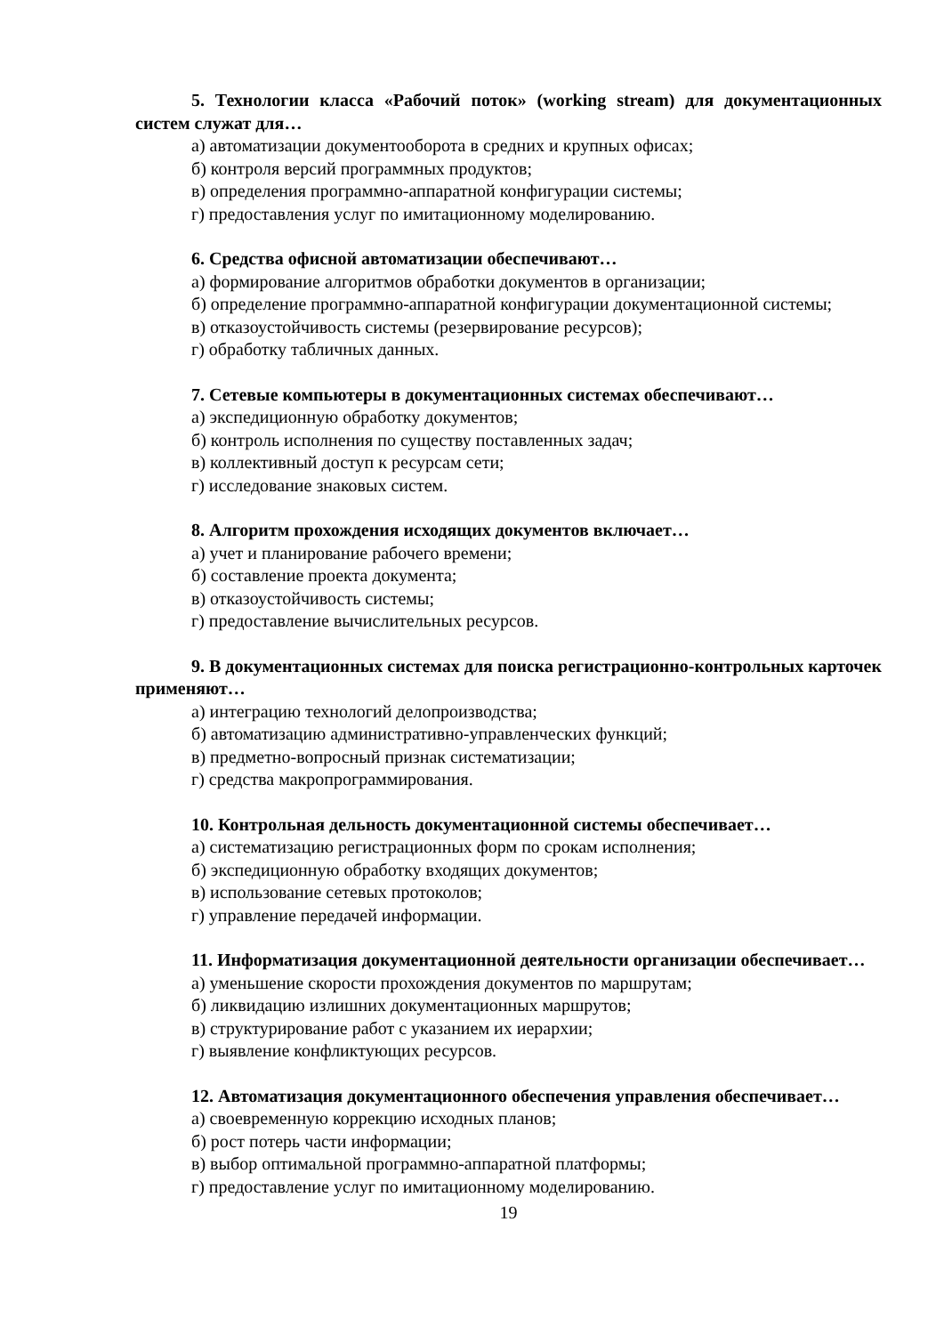5. Технологии класса «Рабочий поток» (working stream) для документационных систем служат для…
а) автоматизации документооборота в средних и крупных офисах;
б) контроля версий программных продуктов;
в) определения программно-аппаратной конфигурации системы;
г) предоставления услуг по имитационному моделированию.
6. Средства офисной автоматизации обеспечивают…
а) формирование алгоритмов обработки документов в организации;
б) определение программно-аппаратной конфигурации документационной системы;
в) отказоустойчивость системы (резервирование ресурсов);
г) обработку табличных данных.
7. Сетевые компьютеры в документационных системах обеспечивают…
а) экспедиционную обработку документов;
б) контроль исполнения по существу поставленных задач;
в) коллективный доступ к ресурсам сети;
г) исследование знаковых систем.
8. Алгоритм прохождения исходящих документов включает…
а) учет и планирование рабочего времени;
б) составление проекта документа;
в) отказоустойчивость системы;
г) предоставление вычислительных ресурсов.
9. В документационных системах для поиска регистрационно-контрольных карточек применяют…
а) интеграцию технологий делопроизводства;
б) автоматизацию административно-управленческих функций;
в) предметно-вопросный признак систематизации;
г) средства макропрограммирования.
10. Контрольная дельность документационной системы обеспечивает…
а) систематизацию регистрационных форм по срокам исполнения;
б) экспедиционную обработку входящих документов;
в) использование сетевых протоколов;
г) управление передачей информации.
11. Информатизация документационной деятельности организации обеспечивает…
а) уменьшение скорости прохождения документов по маршрутам;
б) ликвидацию излишних документационных маршрутов;
в) структурирование работ с указанием их иерархии;
г) выявление конфликтующих ресурсов.
12. Автоматизация документационного обеспечения управления обеспечивает…
а) своевременную коррекцию исходных планов;
б) рост потерь части информации;
в) выбор оптимальной программно-аппаратной платформы;
г) предоставление услуг по имитационному моделированию.
19